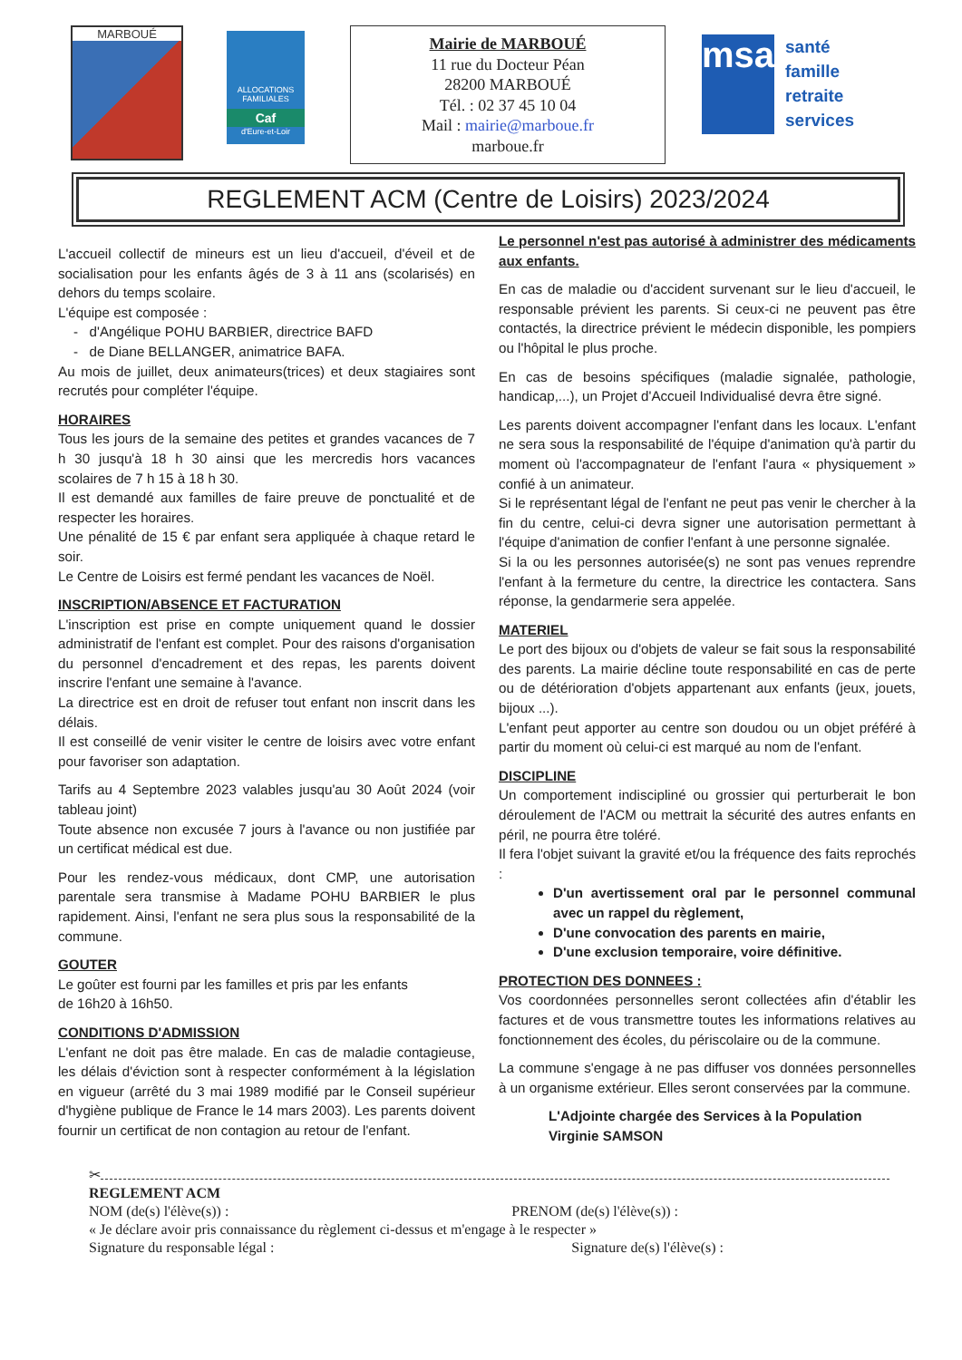MARBOUÉ
ALLOCATIONS FAMILIALES
Caf
d'Eure-et-Loir
Mairie de MARBOUÉ
11 rue du Docteur Péan
28200 MARBOUÉ
Tél. : 02 37 45 10 04
Mail : mairie@marboue.fr
marboue.fr
msa
santé
famille
retraite
services
REGLEMENT ACM (Centre de Loisirs) 2023/2024
L'accueil collectif de mineurs est un lieu d'accueil, d'éveil et de socialisation pour les enfants âgés de 3 à 11 ans (scolarisés) en dehors du temps scolaire.
L'équipe est composée :
- d'Angélique POHU BARBIER, directrice BAFD
- de Diane BELLANGER, animatrice BAFA.
Au mois de juillet, deux animateurs(trices) et deux stagiaires sont recrutés pour compléter l'équipe.
HORAIRES
Tous les jours de la semaine des petites et grandes vacances de 7 h 30 jusqu'à 18 h 30 ainsi que les mercredis hors vacances scolaires de 7 h 15 à 18 h 30.
Il est demandé aux familles de faire preuve de ponctualité et de respecter les horaires.
Une pénalité de 15 € par enfant sera appliquée à chaque retard le soir.
Le Centre de Loisirs est fermé pendant les vacances de Noël.
INSCRIPTION/ABSENCE ET FACTURATION
L'inscription est prise en compte uniquement quand le dossier administratif de l'enfant est complet. Pour des raisons d'organisation du personnel d'encadrement et des repas, les parents doivent inscrire l'enfant une semaine à l'avance.
La directrice est en droit de refuser tout enfant non inscrit dans les délais.
Il est conseillé de venir visiter le centre de loisirs avec votre enfant pour favoriser son adaptation.
Tarifs au 4 Septembre 2023 valables jusqu'au 30 Août 2024 (voir tableau joint)
Toute absence non excusée 7 jours à l'avance ou non justifiée par un certificat médical est due.
Pour les rendez-vous médicaux, dont CMP, une autorisation parentale sera transmise à Madame POHU BARBIER le plus rapidement. Ainsi, l'enfant ne sera plus sous la responsabilité de la commune.
GOUTER
Le goûter est fourni par les familles et pris par les enfants
de 16h20 à 16h50.
CONDITIONS D'ADMISSION
L'enfant ne doit pas être malade. En cas de maladie contagieuse, les délais d'éviction sont à respecter conformément à la législation en vigueur (arrêté du 3 mai 1989 modifié par le Conseil supérieur d'hygiène publique de France le 14 mars 2003). Les parents doivent fournir un certificat de non contagion au retour de l'enfant.
Le personnel n'est pas autorisé à administrer des médicaments aux enfants.
En cas de maladie ou d'accident survenant sur le lieu d'accueil, le responsable prévient les parents. Si ceux-ci ne peuvent pas être contactés, la directrice prévient le médecin disponible, les pompiers ou l'hôpital le plus proche.
En cas de besoins spécifiques (maladie signalée, pathologie, handicap,...), un Projet d'Accueil Individualisé devra être signé.
Les parents doivent accompagner l'enfant dans les locaux. L'enfant ne sera sous la responsabilité de l'équipe d'animation qu'à partir du moment où l'accompagnateur de l'enfant l'aura « physiquement » confié à un animateur.
Si le représentant légal de l'enfant ne peut pas venir le chercher à la fin du centre, celui-ci devra signer une autorisation permettant à l'équipe d'animation de confier l'enfant à une personne signalée.
Si la ou les personnes autorisée(s) ne sont pas venues reprendre l'enfant à la fermeture du centre, la directrice les contactera. Sans réponse, la gendarmerie sera appelée.
MATERIEL
Le port des bijoux ou d'objets de valeur se fait sous la responsabilité des parents. La mairie décline toute responsabilité en cas de perte ou de détérioration d'objets appartenant aux enfants (jeux, jouets, bijoux ...).
L'enfant peut apporter au centre son doudou ou un objet préféré à partir du moment où celui-ci est marqué au nom de l'enfant.
DISCIPLINE
Un comportement indiscipliné ou grossier qui perturberait le bon déroulement de l'ACM ou mettrait la sécurité des autres enfants en péril, ne pourra être toléré.
Il fera l'objet suivant la gravité et/ou la fréquence des faits reprochés :
D'un avertissement oral par le personnel communal avec un rappel du règlement,
D'une convocation des parents en mairie,
D'une exclusion temporaire, voire définitive.
PROTECTION DES DONNEES :
Vos coordonnées personnelles seront collectées afin d'établir les factures et de vous transmettre toutes les informations relatives au fonctionnement des écoles, du périscolaire ou de la commune.
La commune s'engage à ne pas diffuser vos données personnelles à un organisme extérieur. Elles seront conservées par la commune.
L'Adjointe chargée des Services à la Population
Virginie SAMSON
✂
REGLEMENT ACM
NOM (de(s) l'élève(s)) : PRENOM (de(s) l'élève(s)) :
« Je déclare avoir pris connaissance du règlement ci-dessus et m'engage à le respecter »
Signature du responsable légal : Signature de(s) l'élève(s) :